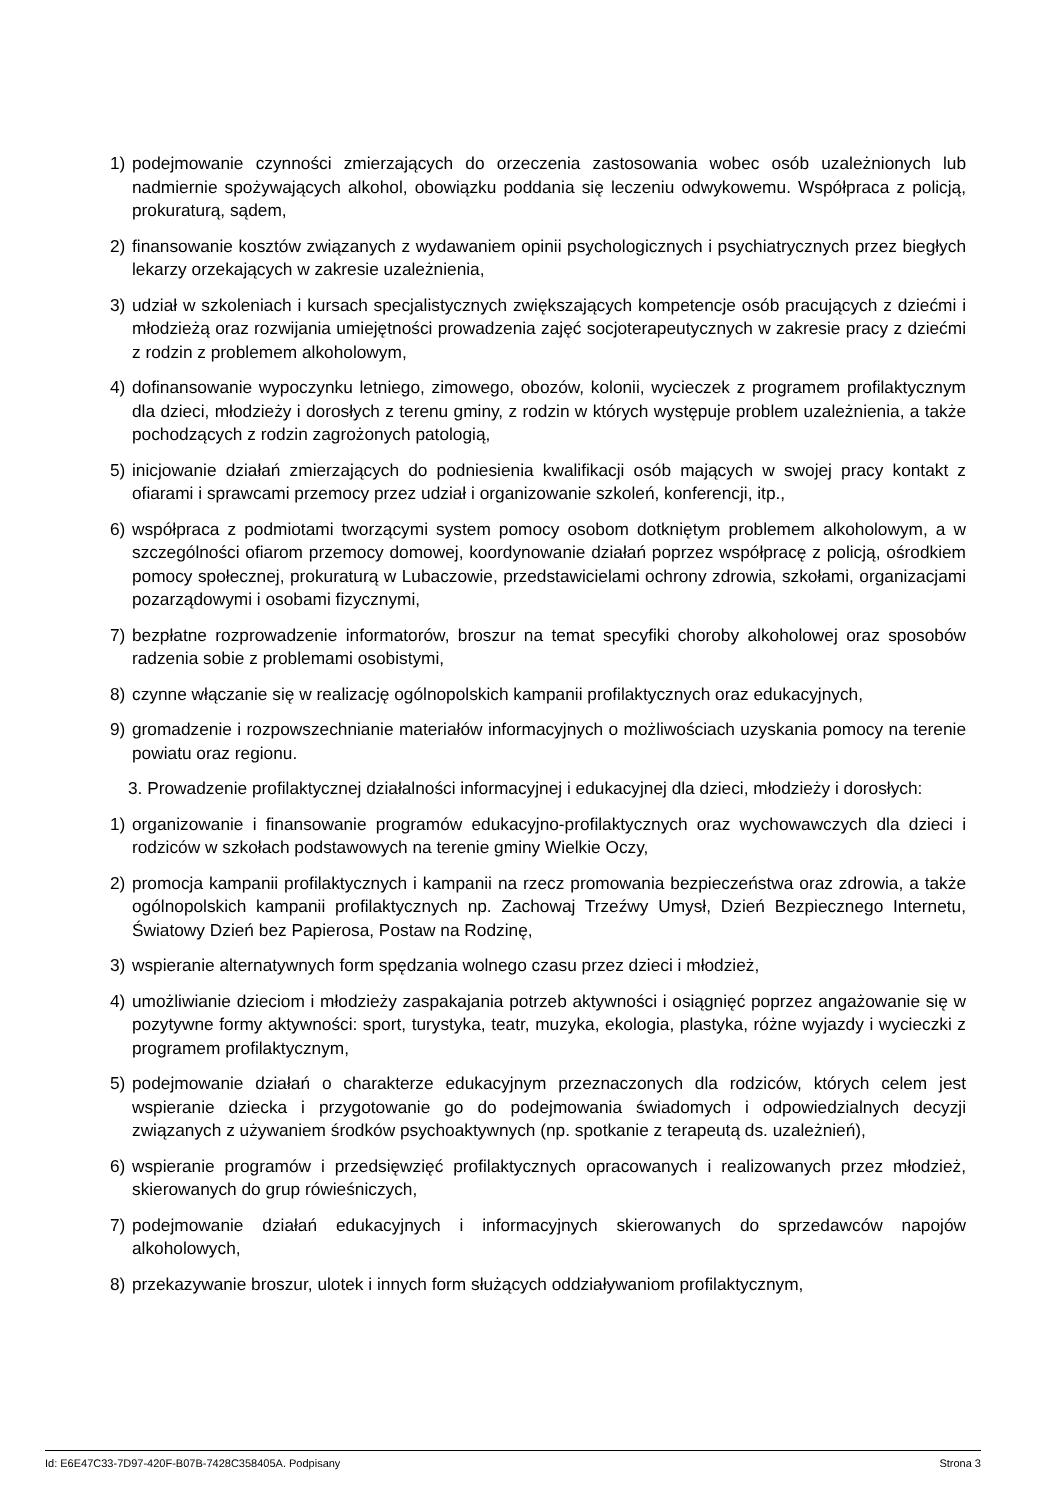1) podejmowanie czynności zmierzających do orzeczenia zastosowania wobec osób uzależnionych lub nadmiernie spożywających alkohol, obowiązku poddania się leczeniu odwykowemu. Współpraca z policją, prokuraturą, sądem,
2) finansowanie kosztów związanych z wydawaniem opinii psychologicznych i psychiatrycznych przez biegłych lekarzy orzekających w zakresie uzależnienia,
3) udział w szkoleniach i kursach specjalistycznych zwiększających kompetencje osób pracujących z dziećmi i młodzieżą oraz rozwijania umiejętności prowadzenia zajęć socjoterapeutycznych w zakresie pracy z dziećmi z rodzin z problemem alkoholowym,
4) dofinansowanie wypoczynku letniego, zimowego, obozów, kolonii, wycieczek z programem profilaktycznym dla dzieci, młodzieży i dorosłych z terenu gminy, z rodzin w których występuje problem uzależnienia, a także pochodzących z rodzin zagrożonych patologią,
5) inicjowanie działań zmierzających do podniesienia kwalifikacji osób mających w swojej pracy kontakt z ofiarami i sprawcami przemocy przez udział i organizowanie szkoleń, konferencji, itp.,
6) współpraca z podmiotami tworzącymi system pomocy osobom dotkniętym problemem alkoholowym, a w szczególności ofiarom przemocy domowej, koordynowanie działań poprzez współpracę z policją, ośrodkiem pomocy społecznej, prokuraturą w Lubaczowie, przedstawicielami ochrony zdrowia, szkołami, organizacjami pozarządowymi i osobami fizycznymi,
7) bezpłatne rozprowadzenie informatorów, broszur na temat specyfiki choroby alkoholowej oraz sposobów radzenia sobie z problemami osobistymi,
8) czynne włączanie się w realizację ogólnopolskich kampanii profilaktycznych oraz edukacyjnych,
9) gromadzenie i rozpowszechnianie materiałów informacyjnych o możliwościach uzyskania pomocy na terenie powiatu oraz regionu.
3. Prowadzenie profilaktycznej działalności informacyjnej i edukacyjnej dla dzieci, młodzieży i dorosłych:
1) organizowanie i finansowanie programów edukacyjno-profilaktycznych oraz wychowawczych dla dzieci i rodziców w szkołach podstawowych na terenie gminy Wielkie Oczy,
2) promocja kampanii profilaktycznych i kampanii na rzecz promowania bezpieczeństwa oraz zdrowia, a także ogólnopolskich kampanii profilaktycznych np. Zachowaj Trzeźwy Umysł, Dzień Bezpiecznego Internetu, Światowy Dzień bez Papierosa, Postaw na Rodzinę,
3) wspieranie alternatywnych form spędzania wolnego czasu przez dzieci i młodzież,
4) umożliwianie dzieciom i młodzieży zaspakajania potrzeb aktywności i osiągnięć poprzez angażowanie się w pozytywne formy aktywności: sport, turystyka, teatr, muzyka, ekologia, plastyka, różne wyjazdy i wycieczki z programem profilaktycznym,
5) podejmowanie działań o charakterze edukacyjnym przeznaczonych dla rodziców, których celem jest wspieranie dziecka i przygotowanie go do podejmowania świadomych i odpowiedzialnych decyzji związanych z używaniem środków psychoaktywnych (np. spotkanie z terapeutą ds. uzależnień),
6) wspieranie programów i przedsięwzięć profilaktycznych opracowanych i realizowanych przez młodzież, skierowanych do grup rówieśniczych,
7) podejmowanie działań edukacyjnych i informacyjnych skierowanych do sprzedawców napojów alkoholowych,
8) przekazywanie broszur, ulotek i innych form służących oddziaływaniom profilaktycznym,
Id: E6E47C33-7D97-420F-B07B-7428C358405A. Podpisany Strona 3